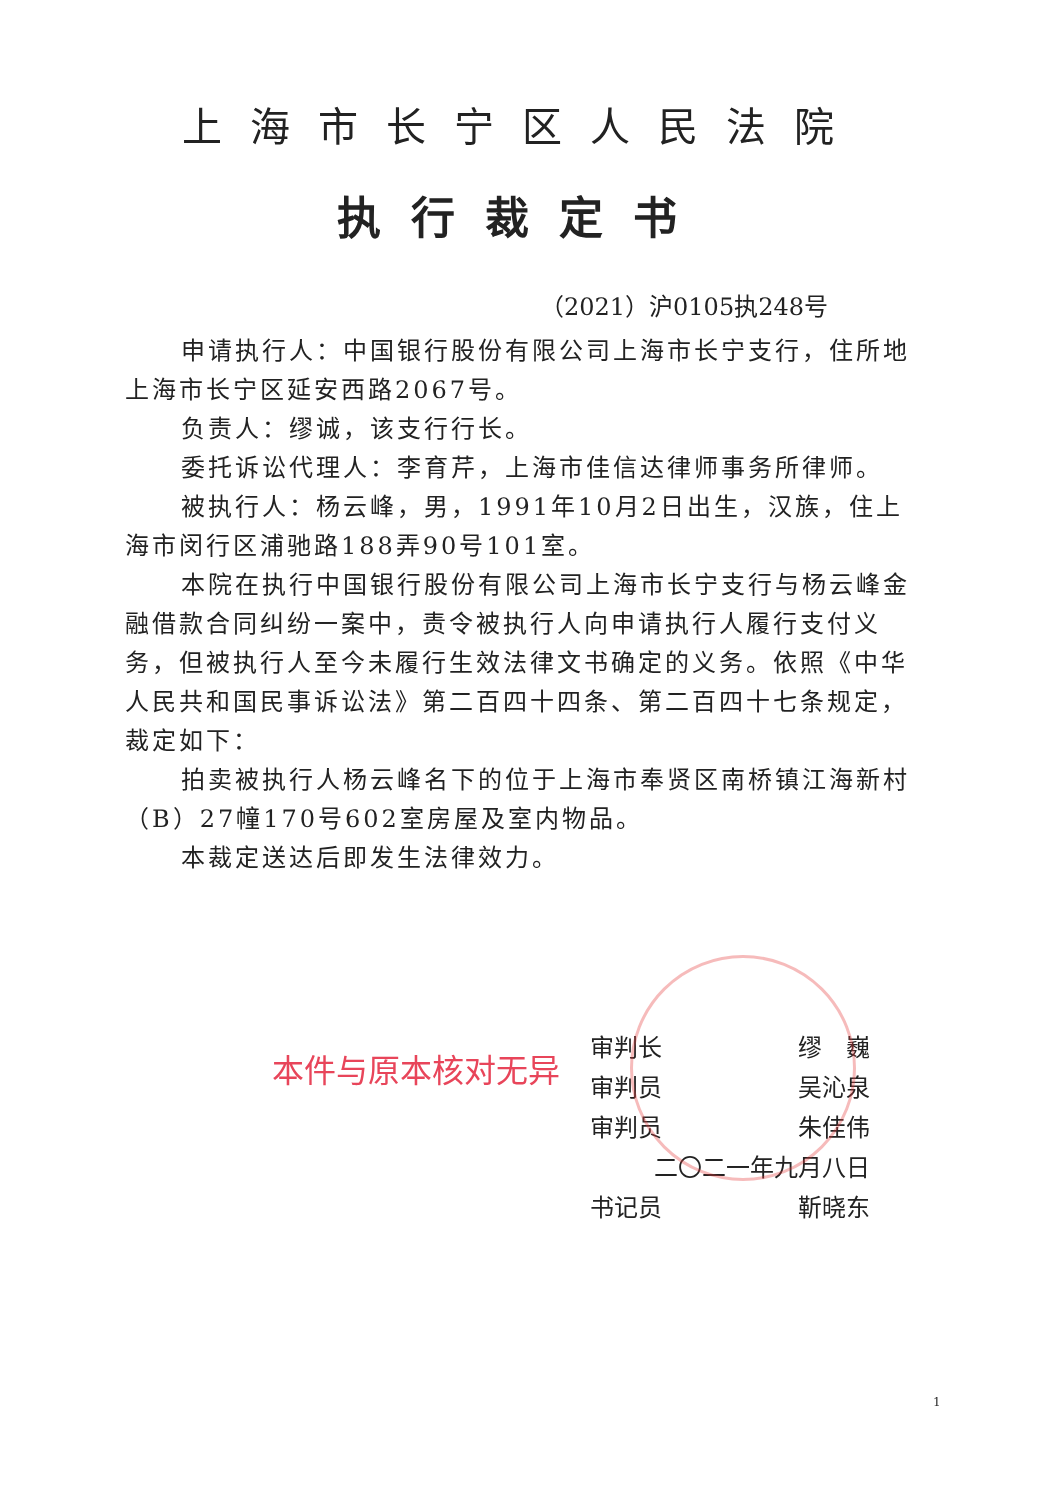上海市长宁区人民法院
执行裁定书
（2021）沪0105执248号
申请执行人：中国银行股份有限公司上海市长宁支行，住所地上海市长宁区延安西路2067号。
负责人：缪诚，该支行行长。
委托诉讼代理人：李育芹，上海市佳信达律师事务所律师。
被执行人：杨云峰，男，1991年10月2日出生，汉族，住上海市闵行区浦驰路188弄90号101室。
本院在执行中国银行股份有限公司上海市长宁支行与杨云峰金融借款合同纠纷一案中，责令被执行人向申请执行人履行支付义务，但被执行人至今未履行生效法律文书确定的义务。依照《中华人民共和国民事诉讼法》第二百四十四条、第二百四十七条规定，裁定如下：
拍卖被执行人杨云峰名下的位于上海市奉贤区南桥镇江海新村（B）27幢170号602室房屋及室内物品。
本裁定送达后即发生法律效力。
审判长 缪　巍
审判员 吴沁泉
审判员 朱佳伟
二〇二一年九月八日
书记员 靳晓东
本件与原本核对无异
1